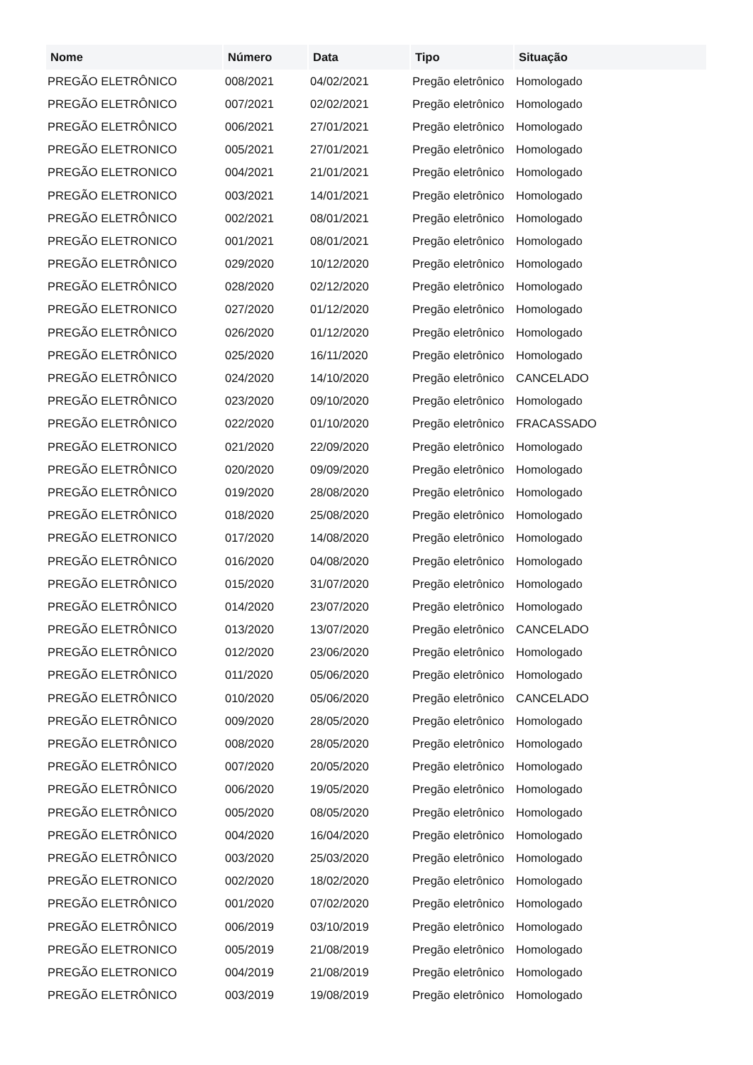| Nome | Número | Data | Tipo | Situação |
| --- | --- | --- | --- | --- |
| PREGÃO ELETRÔNICO | 008/2021 | 04/02/2021 | Pregão eletrônico | Homologado |
| PREGÃO ELETRÔNICO | 007/2021 | 02/02/2021 | Pregão eletrônico | Homologado |
| PREGÃO ELETRÔNICO | 006/2021 | 27/01/2021 | Pregão eletrônico | Homologado |
| PREGÃO ELETRONICO | 005/2021 | 27/01/2021 | Pregão eletrônico | Homologado |
| PREGÃO ELETRONICO | 004/2021 | 21/01/2021 | Pregão eletrônico | Homologado |
| PREGÃO ELETRONICO | 003/2021 | 14/01/2021 | Pregão eletrônico | Homologado |
| PREGÃO ELETRÔNICO | 002/2021 | 08/01/2021 | Pregão eletrônico | Homologado |
| PREGÃO ELETRONICO | 001/2021 | 08/01/2021 | Pregão eletrônico | Homologado |
| PREGÃO ELETRÔNICO | 029/2020 | 10/12/2020 | Pregão eletrônico | Homologado |
| PREGÃO ELETRÔNICO | 028/2020 | 02/12/2020 | Pregão eletrônico | Homologado |
| PREGÃO ELETRONICO | 027/2020 | 01/12/2020 | Pregão eletrônico | Homologado |
| PREGÃO ELETRÔNICO | 026/2020 | 01/12/2020 | Pregão eletrônico | Homologado |
| PREGÃO ELETRÔNICO | 025/2020 | 16/11/2020 | Pregão eletrônico | Homologado |
| PREGÃO ELETRÔNICO | 024/2020 | 14/10/2020 | Pregão eletrônico | CANCELADO |
| PREGÃO ELETRÔNICO | 023/2020 | 09/10/2020 | Pregão eletrônico | Homologado |
| PREGÃO ELETRÔNICO | 022/2020 | 01/10/2020 | Pregão eletrônico | FRACASSADO |
| PREGÃO ELETRONICO | 021/2020 | 22/09/2020 | Pregão eletrônico | Homologado |
| PREGÃO ELETRÔNICO | 020/2020 | 09/09/2020 | Pregão eletrônico | Homologado |
| PREGÃO ELETRÔNICO | 019/2020 | 28/08/2020 | Pregão eletrônico | Homologado |
| PREGÃO ELETRÔNICO | 018/2020 | 25/08/2020 | Pregão eletrônico | Homologado |
| PREGÃO ELETRONICO | 017/2020 | 14/08/2020 | Pregão eletrônico | Homologado |
| PREGÃO ELETRÔNICO | 016/2020 | 04/08/2020 | Pregão eletrônico | Homologado |
| PREGÃO ELETRÔNICO | 015/2020 | 31/07/2020 | Pregão eletrônico | Homologado |
| PREGÃO ELETRÔNICO | 014/2020 | 23/07/2020 | Pregão eletrônico | Homologado |
| PREGÃO ELETRÔNICO | 013/2020 | 13/07/2020 | Pregão eletrônico | CANCELADO |
| PREGÃO ELETRÔNICO | 012/2020 | 23/06/2020 | Pregão eletrônico | Homologado |
| PREGÃO ELETRÔNICO | 011/2020 | 05/06/2020 | Pregão eletrônico | Homologado |
| PREGÃO ELETRÔNICO | 010/2020 | 05/06/2020 | Pregão eletrônico | CANCELADO |
| PREGÃO ELETRÔNICO | 009/2020 | 28/05/2020 | Pregão eletrônico | Homologado |
| PREGÃO ELETRÔNICO | 008/2020 | 28/05/2020 | Pregão eletrônico | Homologado |
| PREGÃO ELETRÔNICO | 007/2020 | 20/05/2020 | Pregão eletrônico | Homologado |
| PREGÃO ELETRÔNICO | 006/2020 | 19/05/2020 | Pregão eletrônico | Homologado |
| PREGÃO ELETRÔNICO | 005/2020 | 08/05/2020 | Pregão eletrônico | Homologado |
| PREGÃO ELETRÔNICO | 004/2020 | 16/04/2020 | Pregão eletrônico | Homologado |
| PREGÃO ELETRÔNICO | 003/2020 | 25/03/2020 | Pregão eletrônico | Homologado |
| PREGÃO ELETRONICO | 002/2020 | 18/02/2020 | Pregão eletrônico | Homologado |
| PREGÃO ELETRÔNICO | 001/2020 | 07/02/2020 | Pregão eletrônico | Homologado |
| PREGÃO ELETRÔNICO | 006/2019 | 03/10/2019 | Pregão eletrônico | Homologado |
| PREGÃO ELETRONICO | 005/2019 | 21/08/2019 | Pregão eletrônico | Homologado |
| PREGÃO ELETRONICO | 004/2019 | 21/08/2019 | Pregão eletrônico | Homologado |
| PREGÃO ELETRÔNICO | 003/2019 | 19/08/2019 | Pregão eletrônico | Homologado |